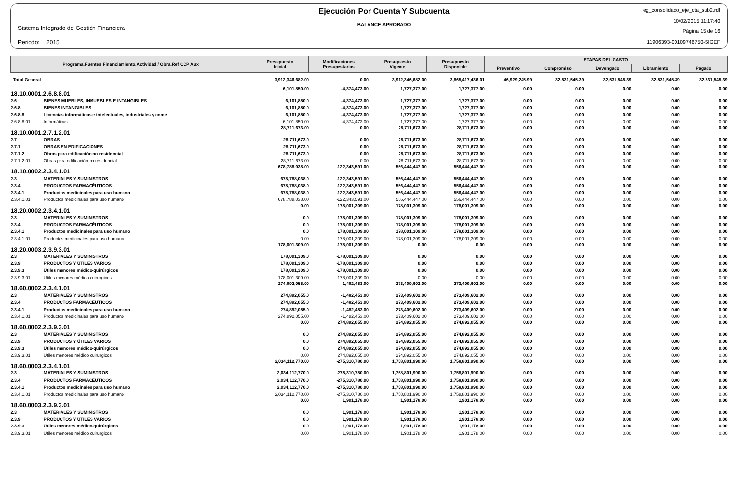Sistema Integrado de Gestión Financiera
Periodo: 2015
Ejecución Por Cuenta Y Subcuenta
BALANCE APROBADO
eg_consolidado_eje_cta_sub2.rdf
10/02/2015 11:17:40
Página 15 de 16
11906393-00109746750-SIGEF
| Programa.Fuentes Financiamiento.Actividad / Obra.Ref CCP Aux | | Presupuesto Inicial | Modificaciones Presupestarias | Presupuesto Vigente | Presupuesto Disponible | ETAPAS DEL GASTO | | | | |
| --- | --- | --- | --- | --- | --- | --- | --- | --- | --- | --- |
| | | | | | | Preventivo | Compromiso | Devengado | Libramiento | Pagado |
| Total General | | 3,912,346,682.00 | 0.00 | 3,912,346,682.00 | 3,865,417,436.01 | 46,929,245.99 | 32,531,545.39 | 32,531,545.39 | 32,531,545.39 | 32,531,545.39 |
| 18.10.0001.2.6.8.8.01 | | 6,101,850.00 | -4,374,473.00 | 1,727,377.00 | 1,727,377.00 | 0.00 | 0.00 | 0.00 | 0.00 | 0.00 |
| 2.6 | BIENES MUEBLES, INMUEBLES E INTANGIBLES | 6,101,850.0 | -4,374,473.00 | 1,727,377.00 | 1,727,377.00 | 0.00 | 0.00 | 0.00 | 0.00 | 0.00 |
| 2.6.8 | BIENES INTANGIBLES | 6,101,850.0 | -4,374,473.00 | 1,727,377.00 | 1,727,377.00 | 0.00 | 0.00 | 0.00 | 0.00 | 0.00 |
| 2.6.8.8 | Licencias informáticas e intelectuales, industriales y come | 6,101,850.0 | -4,374,473.00 | 1,727,377.00 | 1,727,377.00 | 0.00 | 0.00 | 0.00 | 0.00 | 0.00 |
| 2.6.8.8.01 | Informáticas | 6,101,850.00 | -4,374,473.00 | 1,727,377.00 | 1,727,377.00 | 0.00 | 0.00 | 0.00 | 0.00 | 0.00 |
| 18.10.0001.2.7.1.2.01 | | 28,711,673.00 | 0.00 | 28,711,673.00 | 28,711,673.00 | 0.00 | 0.00 | 0.00 | 0.00 | 0.00 |
| 2.7 | OBRAS | 28,711,673.0 | 0.00 | 28,711,673.00 | 28,711,673.00 | 0.00 | 0.00 | 0.00 | 0.00 | 0.00 |
| 2.7.1 | OBRAS EN EDIFICACIONES | 28,711,673.0 | 0.00 | 28,711,673.00 | 28,711,673.00 | 0.00 | 0.00 | 0.00 | 0.00 | 0.00 |
| 2.7.1.2 | Obras para edificación no residencial | 28,711,673.0 | 0.00 | 28,711,673.00 | 28,711,673.00 | 0.00 | 0.00 | 0.00 | 0.00 | 0.00 |
| 2.7.1.2.01 | Obras para edificación no residencial | 28,711,673.00 | 0.00 | 28,711,673.00 | 28,711,673.00 | 0.00 | 0.00 | 0.00 | 0.00 | 0.00 |
| 18.10.0002.2.3.4.1.01 | | 678,788,038.00 | -122,343,591.00 | 556,444,447.00 | 556,444,447.00 | 0.00 | 0.00 | 0.00 | 0.00 | 0.00 |
| 2.3 | MATERIALES Y SUMINISTROS | 678,788,038.0 | -122,343,591.00 | 556,444,447.00 | 556,444,447.00 | 0.00 | 0.00 | 0.00 | 0.00 | 0.00 |
| 2.3.4 | PRODUCTOS FARMACÉUTICOS | 678,788,038.0 | -122,343,591.00 | 556,444,447.00 | 556,444,447.00 | 0.00 | 0.00 | 0.00 | 0.00 | 0.00 |
| 2.3.4.1 | Productos medicinales para uso humano | 678,788,038.0 | -122,343,591.00 | 556,444,447.00 | 556,444,447.00 | 0.00 | 0.00 | 0.00 | 0.00 | 0.00 |
| 2.3.4.1.01 | Productos medicinales para uso humano | 678,788,038.00 | -122,343,591.00 | 556,444,447.00 | 556,444,447.00 | 0.00 | 0.00 | 0.00 | 0.00 | 0.00 |
| 18.20.0002.2.3.4.1.01 | | 0.00 | 178,001,309.00 | 178,001,309.00 | 178,001,309.00 | 0.00 | 0.00 | 0.00 | 0.00 | 0.00 |
| 2.3 | MATERIALES Y SUMINISTROS | 0.0 | 178,001,309.00 | 178,001,309.00 | 178,001,309.00 | 0.00 | 0.00 | 0.00 | 0.00 | 0.00 |
| 2.3.4 | PRODUCTOS FARMACÉUTICOS | 0.0 | 178,001,309.00 | 178,001,309.00 | 178,001,309.00 | 0.00 | 0.00 | 0.00 | 0.00 | 0.00 |
| 2.3.4.1 | Productos medicinales para uso humano | 0.0 | 178,001,309.00 | 178,001,309.00 | 178,001,309.00 | 0.00 | 0.00 | 0.00 | 0.00 | 0.00 |
| 2.3.4.1.01 | Productos medicinales para uso humano | 0.00 | 178,001,309.00 | 178,001,309.00 | 178,001,309.00 | 0.00 | 0.00 | 0.00 | 0.00 | 0.00 |
| 18.20.0003.2.3.9.3.01 | | 178,001,309.00 | -178,001,309.00 | 0.00 | 0.00 | 0.00 | 0.00 | 0.00 | 0.00 | 0.00 |
| 2.3 | MATERIALES Y SUMINISTROS | 178,001,309.0 | -178,001,309.00 | 0.00 | 0.00 | 0.00 | 0.00 | 0.00 | 0.00 | 0.00 |
| 2.3.9 | PRODUCTOS Y ÚTILES VARIOS | 178,001,309.0 | -178,001,309.00 | 0.00 | 0.00 | 0.00 | 0.00 | 0.00 | 0.00 | 0.00 |
| 2.3.9.3 | Útiles menores médico-quirúrgicos | 178,001,309.0 | -178,001,309.00 | 0.00 | 0.00 | 0.00 | 0.00 | 0.00 | 0.00 | 0.00 |
| 2.3.9.3.01 | Utiles menores médico quirurgicos | 178,001,309.00 | -178,001,309.00 | 0.00 | 0.00 | 0.00 | 0.00 | 0.00 | 0.00 | 0.00 |
| 18.60.0002.2.3.4.1.01 | | 274,892,055.00 | -1,482,453.00 | 273,409,602.00 | 273,409,602.00 | 0.00 | 0.00 | 0.00 | 0.00 | 0.00 |
| 2.3 | MATERIALES Y SUMINISTROS | 274,892,055.0 | -1,482,453.00 | 273,409,602.00 | 273,409,602.00 | 0.00 | 0.00 | 0.00 | 0.00 | 0.00 |
| 2.3.4 | PRODUCTOS FARMACÉUTICOS | 274,892,055.0 | -1,482,453.00 | 273,409,602.00 | 273,409,602.00 | 0.00 | 0.00 | 0.00 | 0.00 | 0.00 |
| 2.3.4.1 | Productos medicinales para uso humano | 274,892,055.0 | -1,482,453.00 | 273,409,602.00 | 273,409,602.00 | 0.00 | 0.00 | 0.00 | 0.00 | 0.00 |
| 2.3.4.1.01 | Productos medicinales para uso humano | 274,892,055.00 | -1,482,453.00 | 273,409,602.00 | 273,409,602.00 | 0.00 | 0.00 | 0.00 | 0.00 | 0.00 |
| 18.60.0002.2.3.9.3.01 | | 0.00 | 274,892,055.00 | 274,892,055.00 | 274,892,055.00 | 0.00 | 0.00 | 0.00 | 0.00 | 0.00 |
| 2.3 | MATERIALES Y SUMINISTROS | 0.0 | 274,892,055.00 | 274,892,055.00 | 274,892,055.00 | 0.00 | 0.00 | 0.00 | 0.00 | 0.00 |
| 2.3.9 | PRODUCTOS Y ÚTILES VARIOS | 0.0 | 274,892,055.00 | 274,892,055.00 | 274,892,055.00 | 0.00 | 0.00 | 0.00 | 0.00 | 0.00 |
| 2.3.9.3 | Útiles menores médico-quirúrgicos | 0.0 | 274,892,055.00 | 274,892,055.00 | 274,892,055.00 | 0.00 | 0.00 | 0.00 | 0.00 | 0.00 |
| 2.3.9.3.01 | Utiles menores médico quirurgicos | 0.00 | 274,892,055.00 | 274,892,055.00 | 274,892,055.00 | 0.00 | 0.00 | 0.00 | 0.00 | 0.00 |
| 18.60.0003.2.3.4.1.01 | | 2,034,112,770.00 | -275,310,780.00 | 1,758,801,990.00 | 1,758,801,990.00 | 0.00 | 0.00 | 0.00 | 0.00 | 0.00 |
| 2.3 | MATERIALES Y SUMINISTROS | 2,034,112,770.0 | -275,310,780.00 | 1,758,801,990.00 | 1,758,801,990.00 | 0.00 | 0.00 | 0.00 | 0.00 | 0.00 |
| 2.3.4 | PRODUCTOS FARMACÉUTICOS | 2,034,112,770.0 | -275,310,780.00 | 1,758,801,990.00 | 1,758,801,990.00 | 0.00 | 0.00 | 0.00 | 0.00 | 0.00 |
| 2.3.4.1 | Productos medicinales para uso humano | 2,034,112,770.0 | -275,310,780.00 | 1,758,801,990.00 | 1,758,801,990.00 | 0.00 | 0.00 | 0.00 | 0.00 | 0.00 |
| 2.3.4.1.01 | Productos medicinales para uso humano | 2,034,112,770.00 | -275,310,780.00 | 1,758,801,990.00 | 1,758,801,990.00 | 0.00 | 0.00 | 0.00 | 0.00 | 0.00 |
| 18.60.0003.2.3.9.3.01 | | 0.00 | 1,901,178.00 | 1,901,178.00 | 1,901,178.00 | 0.00 | 0.00 | 0.00 | 0.00 | 0.00 |
| 2.3 | MATERIALES Y SUMINISTROS | 0.0 | 1,901,178.00 | 1,901,178.00 | 1,901,178.00 | 0.00 | 0.00 | 0.00 | 0.00 | 0.00 |
| 2.3.9 | PRODUCTOS Y ÚTILES VARIOS | 0.0 | 1,901,178.00 | 1,901,178.00 | 1,901,178.00 | 0.00 | 0.00 | 0.00 | 0.00 | 0.00 |
| 2.3.9.3 | Útiles menores médico-quirúrgicos | 0.0 | 1,901,178.00 | 1,901,178.00 | 1,901,178.00 | 0.00 | 0.00 | 0.00 | 0.00 | 0.00 |
| 2.3.9.3.01 | Utiles menores médico quirurgicos | 0.00 | 1,901,178.00 | 1,901,178.00 | 1,901,178.00 | 0.00 | 0.00 | 0.00 | 0.00 | 0.00 |